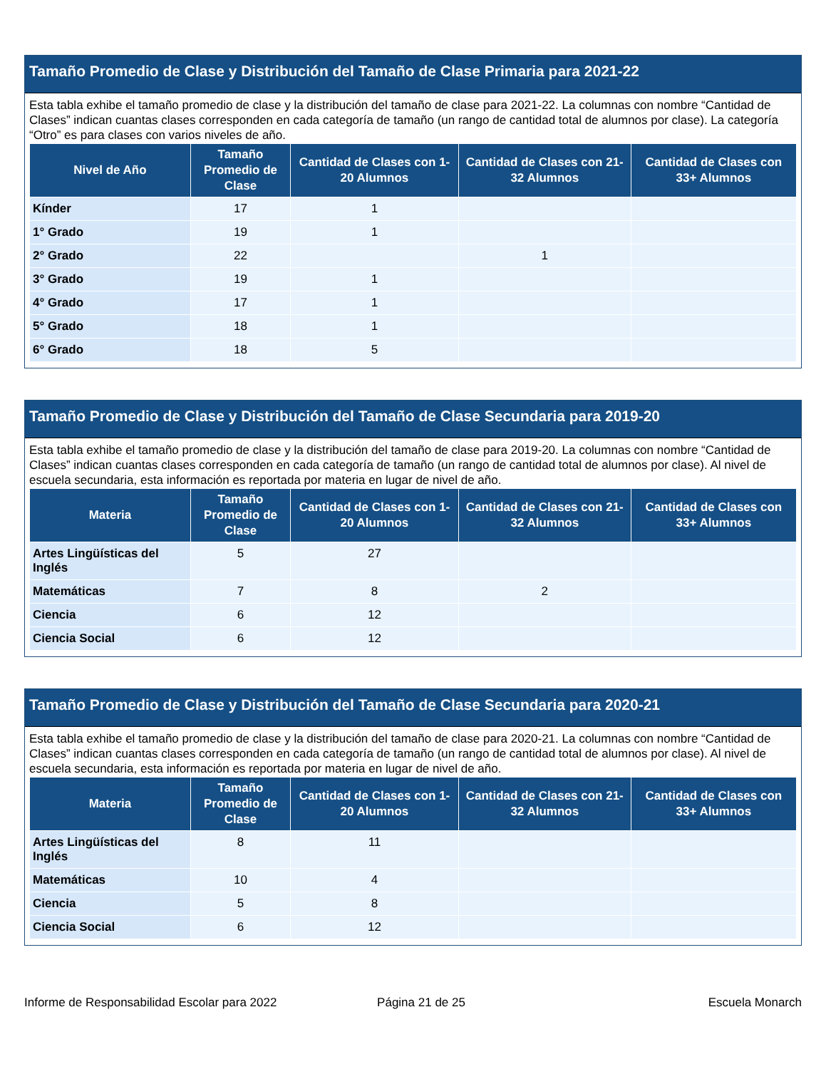Tamaño Promedio de Clase y Distribución del Tamaño de Clase Primaria para 2021-22
Esta tabla exhibe el tamaño promedio de clase y la distribución del tamaño de clase para 2021-22. La columnas con nombre “Cantidad de Clases” indican cuantas clases corresponden en cada categoría de tamaño (un rango de cantidad total de alumnos por clase). La categoría “Otro” es para clases con varios niveles de año.
| Nivel de Año | Tamaño Promedio de Clase | Cantidad de Clases con 1-20 Alumnos | Cantidad de Clases con 21-32 Alumnos | Cantidad de Clases con 33+ Alumnos |
| --- | --- | --- | --- | --- |
| Kínder | 17 | 1 | | |
| 1° Grado | 19 | 1 | | |
| 2° Grado | 22 | | 1 | |
| 3° Grado | 19 | 1 | | |
| 4° Grado | 17 | 1 | | |
| 5° Grado | 18 | 1 | | |
| 6° Grado | 18 | 5 | | |
Tamaño Promedio de Clase y Distribución del Tamaño de Clase Secundaria para 2019-20
Esta tabla exhibe el tamaño promedio de clase y la distribución del tamaño de clase para 2019-20. La columnas con nombre “Cantidad de Clases” indican cuantas clases corresponden en cada categoría de tamaño (un rango de cantidad total de alumnos por clase). Al nivel de escuela secundaria, esta información es reportada por materia en lugar de nivel de año.
| Materia | Tamaño Promedio de Clase | Cantidad de Clases con 1-20 Alumnos | Cantidad de Clases con 21-32 Alumnos | Cantidad de Clases con 33+ Alumnos |
| --- | --- | --- | --- | --- |
| Artes Lingüísticas del Inglés | 5 | 27 | | |
| Matemáticas | 7 | 8 | 2 | |
| Ciencia | 6 | 12 | | |
| Ciencia Social | 6 | 12 | | |
Tamaño Promedio de Clase y Distribución del Tamaño de Clase Secundaria para 2020-21
Esta tabla exhibe el tamaño promedio de clase y la distribución del tamaño de clase para 2020-21. La columnas con nombre “Cantidad de Clases” indican cuantas clases corresponden en cada categoría de tamaño (un rango de cantidad total de alumnos por clase). Al nivel de escuela secundaria, esta información es reportada por materia en lugar de nivel de año.
| Materia | Tamaño Promedio de Clase | Cantidad de Clases con 1-20 Alumnos | Cantidad de Clases con 21-32 Alumnos | Cantidad de Clases con 33+ Alumnos |
| --- | --- | --- | --- | --- |
| Artes Lingüísticas del Inglés | 8 | 11 | | |
| Matemáticas | 10 | 4 | | |
| Ciencia | 5 | 8 | | |
| Ciencia Social | 6 | 12 | | |
Informe de Responsabilidad Escolar para 2022 Página 21 de 25 Escuela Monarch